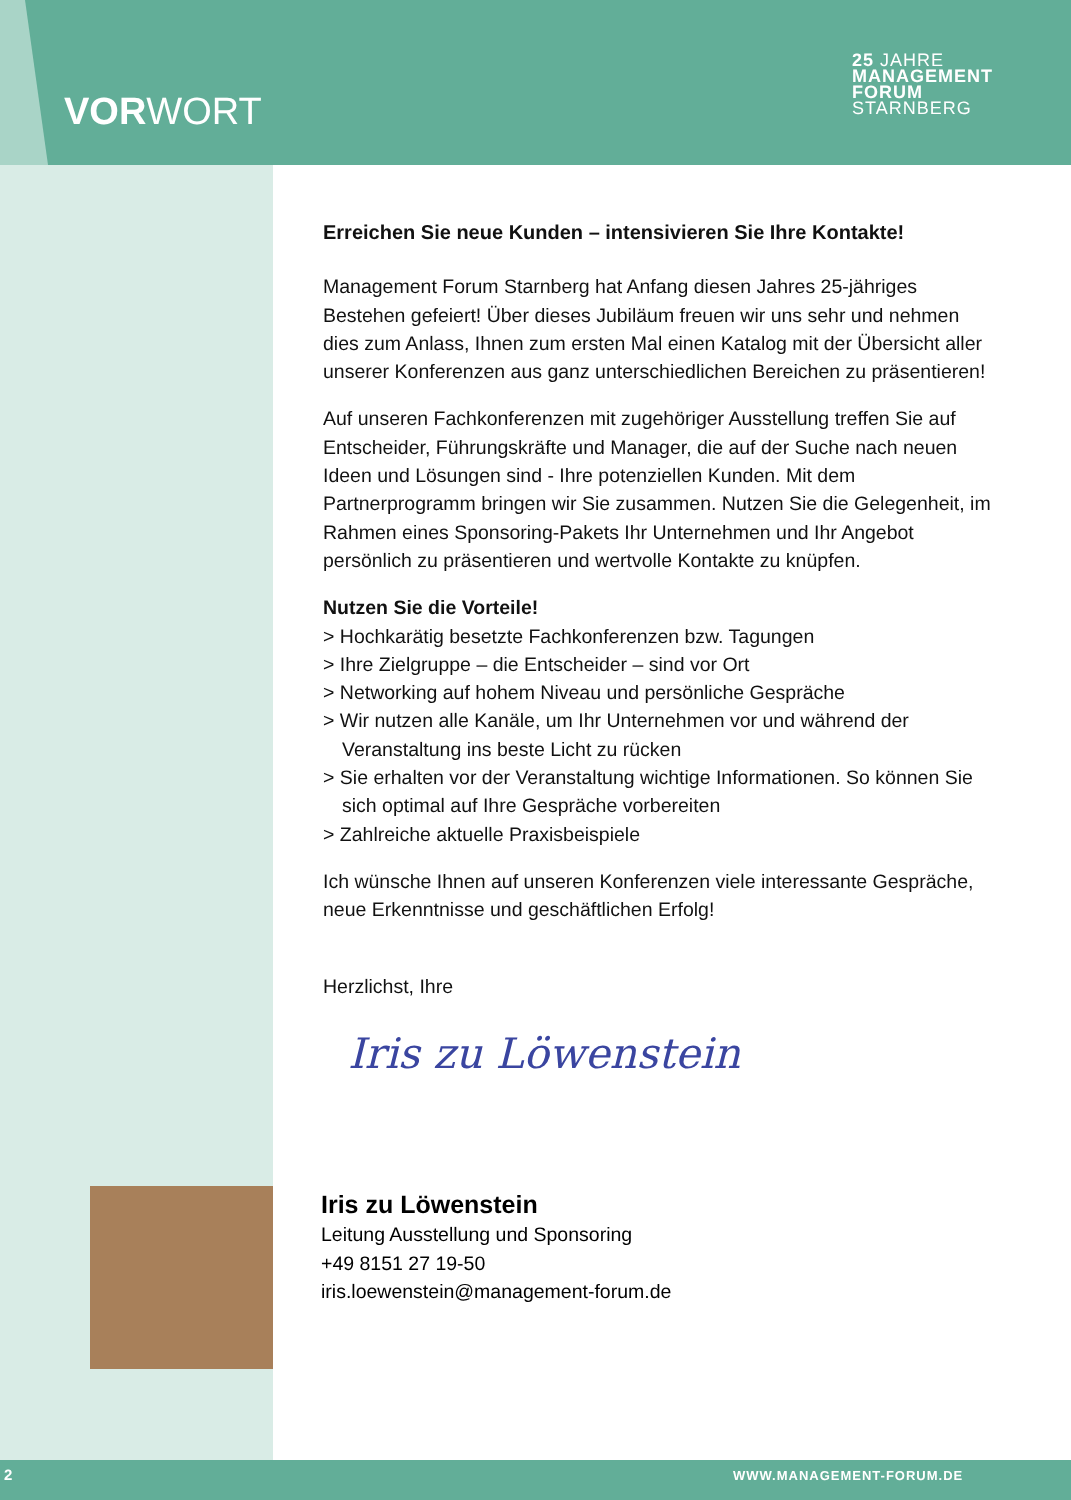VOR WORT
25 JAHRE
MANAGEMENT
FORUM
STARNBERG
Erreichen Sie neue Kunden – intensivieren Sie Ihre Kontakte!
Management Forum Starnberg hat Anfang diesen Jahres 25-jähriges Bestehen gefeiert! Über dieses Jubiläum freuen wir uns sehr und nehmen dies zum Anlass, Ihnen zum ersten Mal einen Katalog mit der Übersicht aller unserer Konferenzen aus ganz unterschiedlichen Bereichen zu präsentieren!
Auf unseren Fachkonferenzen mit zugehöriger Ausstellung treffen Sie auf Entscheider, Führungskräfte und Manager, die auf der Suche nach neuen Ideen und Lösungen sind - Ihre potenziellen Kunden. Mit dem Partnerprogramm bringen wir Sie zusammen. Nutzen Sie die Gelegenheit, im Rahmen eines Sponsoring-Pakets Ihr Unternehmen und Ihr Angebot persönlich zu präsentieren und wertvolle Kontakte zu knüpfen.
Nutzen Sie die Vorteile!
> Hochkarätig besetzte Fachkonferenzen bzw. Tagungen
> Ihre Zielgruppe – die Entscheider – sind vor Ort
> Networking auf hohem Niveau und persönliche Gespräche
> Wir nutzen alle Kanäle, um Ihr Unternehmen vor und während der Veranstaltung ins beste Licht zu rücken
> Sie erhalten vor der Veranstaltung wichtige Informationen. So können Sie sich optimal auf Ihre Gespräche vorbereiten
> Zahlreiche aktuelle Praxisbeispiele
Ich wünsche Ihnen auf unseren Konferenzen viele interessante Gespräche, neue Erkenntnisse und geschäftlichen Erfolg!
Herzlichst, Ihre
Iris zu Löwenstein
Iris zu Löwenstein
Leitung Ausstellung und Sponsoring
+49 8151 27 19-50
iris.loewenstein@management-forum.de
2 WWW.MANAGEMENT-FORUM.DE